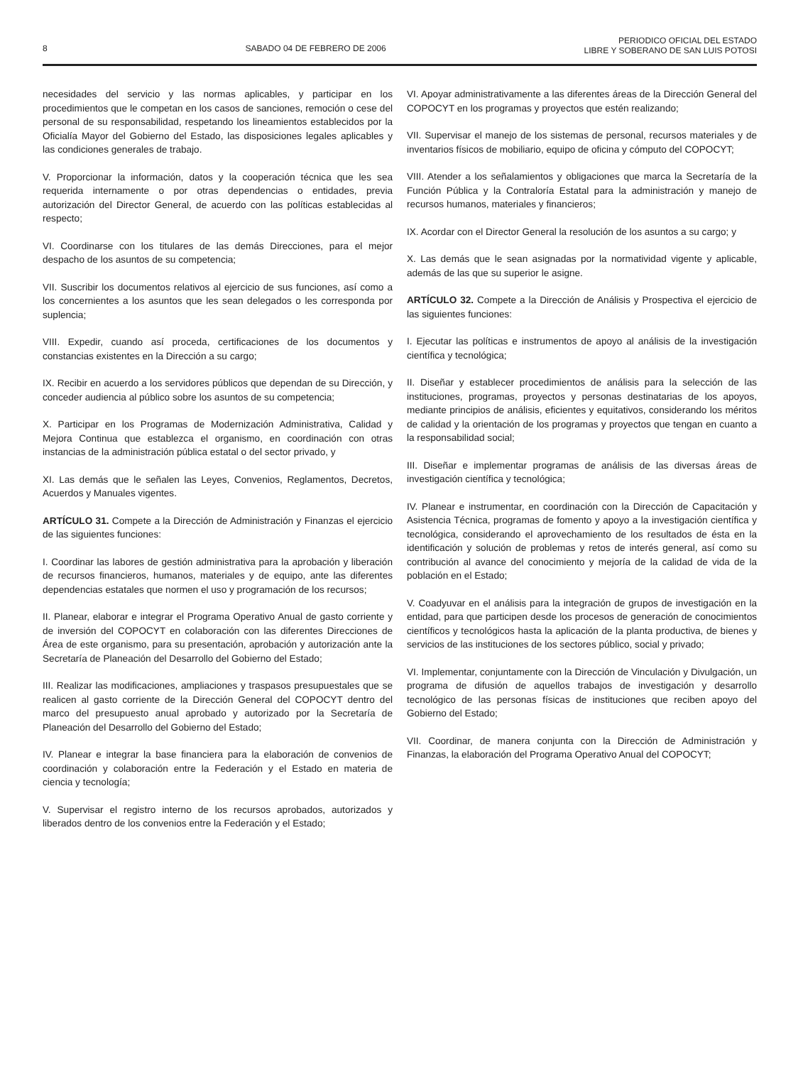8 SABADO 04 DE FEBRERO DE 2006 PERIODICO OFICIAL DEL ESTADO
LIBRE Y SOBERANO DE SAN LUIS POTOSI
necesidades del servicio y las normas aplicables, y participar en los procedimientos que le competan en los casos de sanciones, remoción o cese del personal de su responsabilidad, respetando los lineamientos establecidos por la Oficialía Mayor del Gobierno del Estado, las disposiciones legales aplicables y las condiciones generales de trabajo.
V. Proporcionar la información, datos y la cooperación técnica que les sea requerida internamente o por otras dependencias o entidades, previa autorización del Director General, de acuerdo con las políticas establecidas al respecto;
VI. Coordinarse con los titulares de las demás Direcciones, para el mejor despacho de los asuntos de su competencia;
VII. Suscribir los documentos relativos al ejercicio de sus funciones, así como a los concernientes a los asuntos que les sean delegados o les corresponda por suplencia;
VIII. Expedir, cuando así proceda, certificaciones de los documentos y constancias existentes en la Dirección a su cargo;
IX. Recibir en acuerdo a los servidores públicos que dependan de su Dirección, y conceder audiencia al público sobre los asuntos de su competencia;
X. Participar en los Programas de Modernización Administrativa, Calidad y Mejora Continua que establezca el organismo, en coordinación con otras instancias de la administración pública estatal o del sector privado, y
XI. Las demás que le señalen las Leyes, Convenios, Reglamentos, Decretos, Acuerdos y Manuales vigentes.
ARTÍCULO 31. Compete a la Dirección de Administración y Finanzas el ejercicio de las siguientes funciones:
I. Coordinar las labores de gestión administrativa para la aprobación y liberación de recursos financieros, humanos, materiales y de equipo, ante las diferentes dependencias estatales que normen el uso y programación de los recursos;
II. Planear, elaborar e integrar el Programa Operativo Anual de gasto corriente y de inversión del COPOCYT en colaboración con las diferentes Direcciones de Área de este organismo, para su presentación, aprobación y autorización ante la Secretaría de Planeación del Desarrollo del Gobierno del Estado;
III. Realizar las modificaciones, ampliaciones y traspasos presupuestales que se realicen al gasto corriente de la Dirección General del COPOCYT dentro del marco del presupuesto anual aprobado y autorizado por la Secretaría de Planeación del Desarrollo del Gobierno del Estado;
IV. Planear e integrar la base financiera para la elaboración de convenios de coordinación y colaboración entre la Federación y el Estado en materia de ciencia y tecnología;
V. Supervisar el registro interno de los recursos aprobados, autorizados y liberados dentro de los convenios entre la Federación y el Estado;
VI. Apoyar administrativamente a las diferentes áreas de la Dirección General del COPOCYT en los programas y proyectos que estén realizando;
VII. Supervisar el manejo de los sistemas de personal, recursos materiales y de inventarios físicos de mobiliario, equipo de oficina y cómputo del COPOCYT;
VIII. Atender a los señalamientos y obligaciones que marca la Secretaría de la Función Pública y la Contraloría Estatal para la administración y manejo de recursos humanos, materiales y financieros;
IX. Acordar con el Director General la resolución de los asuntos a su cargo; y
X. Las demás que le sean asignadas por la normatividad vigente y aplicable, además de las que su superior le asigne.
ARTÍCULO 32. Compete a la Dirección de Análisis y Prospectiva el ejercicio de las siguientes funciones:
I. Ejecutar las políticas e instrumentos de apoyo al análisis de la investigación científica y tecnológica;
II. Diseñar y establecer procedimientos de análisis para la selección de las instituciones, programas, proyectos y personas destinatarias de los apoyos, mediante principios de análisis, eficientes y equitativos, considerando los méritos de calidad y la orientación de los programas y proyectos que tengan en cuanto a la responsabilidad social;
III. Diseñar e implementar programas de análisis de las diversas áreas de investigación científica y tecnológica;
IV. Planear e instrumentar, en coordinación con la Dirección de Capacitación y Asistencia Técnica, programas de fomento y apoyo a la investigación científica y tecnológica, considerando el aprovechamiento de los resultados de ésta en la identificación y solución de problemas y retos de interés general, así como su contribución al avance del conocimiento y mejoría de la calidad de vida de la población en el Estado;
V. Coadyuvar en el análisis para la integración de grupos de investigación en la entidad, para que participen desde los procesos de generación de conocimientos científicos y tecnológicos hasta la aplicación de la planta productiva, de bienes y servicios de las instituciones de los sectores público, social y privado;
VI. Implementar, conjuntamente con la Dirección de Vinculación y Divulgación, un programa de difusión de aquellos trabajos de investigación y desarrollo tecnológico de las personas físicas de instituciones que reciben apoyo del Gobierno del Estado;
VII. Coordinar, de manera conjunta con la Dirección de Administración y Finanzas, la elaboración del Programa Operativo Anual del COPOCYT;